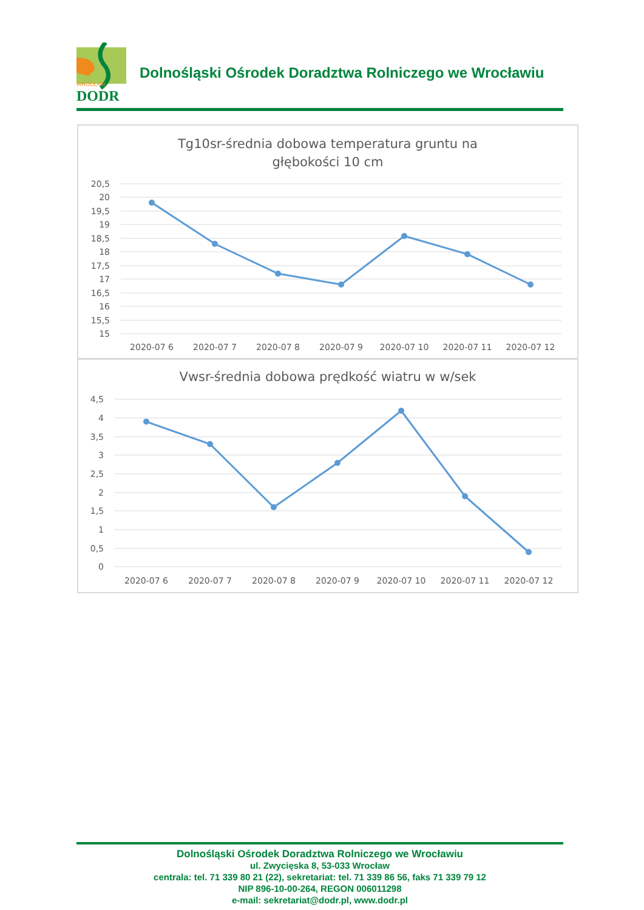WROCŁAW
DODR
Dolnośląski Ośrodek Doradztwa Rolniczego we Wrocławiu
Tg10sr-średnia dobowa temperatura gruntu na
głębokości 10 cm
20,5
20
19,5
19
18,5
18
17,5
17
16,5
16
15,5
15
2020-07 6
2020-07 7
2020-07 8
2020-07 9
2020-07 10
2020-07 11
2020-07 12
Vwsr-średnia dobowa prędkość wiatru w w/sek
4,5
4
3,5
3
2,5
2
1,5
1
0,5
0
2020-07 6
2020-07 7
2020-07 8
2020-07 9
2020-07 10
2020-07 11
2020-07 12
Dolnośląski Ośrodek Doradztwa Rolniczego we Wrocławiu
ul. Zwycięska 8, 53-033 Wrocław
centrala: tel. 71 339 80 21 (22), sekretariat: tel. 71 339 86 56, faks 71 339 79 12
NIP 896-10-00-264, REGON 006011298
e-mail: sekretariat@dodr.pl, www.dodr.pl